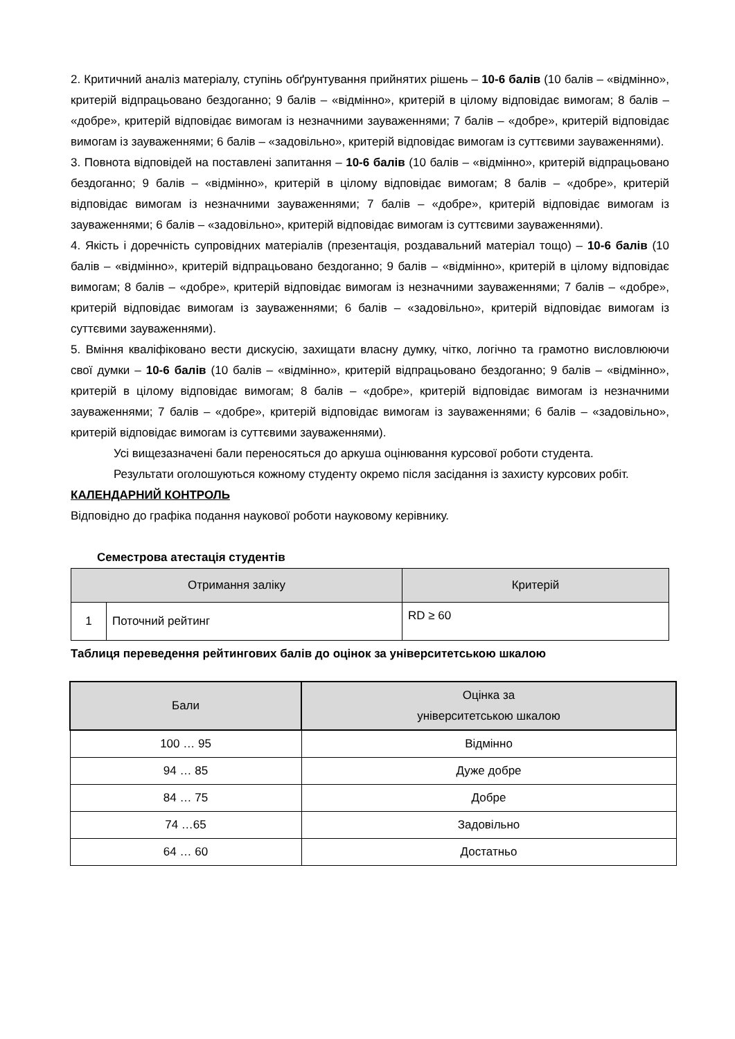2. Критичний аналіз матеріалу, ступінь обґрунтування прийнятих рішень – 10-6 балів (10 балів – «відмінно», критерій відпрацьовано бездоганно; 9 балів – «відмінно», критерій в цілому відповідає вимогам; 8 балів – «добре», критерій відповідає вимогам із незначними зауваженнями; 7 балів – «добре», критерій відповідає вимогам із зауваженнями; 6 балів – «задовільно», критерій відповідає вимогам із суттєвими зауваженнями).
3. Повнота відповідей на поставлені запитання – 10-6 балів (10 балів – «відмінно», критерій відпрацьовано бездоганно; 9 балів – «відмінно», критерій в цілому відповідає вимогам; 8 балів – «добре», критерій відповідає вимогам із незначними зауваженнями; 7 балів – «добре», критерій відповідає вимогам із зауваженнями; 6 балів – «задовільно», критерій відповідає вимогам із суттєвими зауваженнями).
4. Якість і доречність супровідних матеріалів (презентація, роздавальний матеріал тощо) – 10-6 балів (10 балів – «відмінно», критерій відпрацьовано бездоганно; 9 балів – «відмінно», критерій в цілому відповідає вимогам; 8 балів – «добре», критерій відповідає вимогам із незначними зауваженнями; 7 балів – «добре», критерій відповідає вимогам із зауваженнями; 6 балів – «задовільно», критерій відповідає вимогам із суттєвими зауваженнями).
5. Вміння кваліфіковано вести дискусію, захищати власну думку, чітко, логічно та грамотно висловлюючи свої думки – 10-6 балів (10 балів – «відмінно», критерій відпрацьовано бездоганно; 9 балів – «відмінно», критерій в цілому відповідає вимогам; 8 балів – «добре», критерій відповідає вимогам із незначними зауваженнями; 7 балів – «добре», критерій відповідає вимогам із зауваженнями; 6 балів – «задовільно», критерій відповідає вимогам із суттєвими зауваженнями).
Усі вищезазначені бали переносяться до аркуша оцінювання курсової роботи студента.
Результати оголошуються кожному студенту окремо після засідання із захисту курсових робіт.
КАЛЕНДАРНИЙ КОНТРОЛЬ
Відповідно до графіка подання наукової роботи науковому керівнику.
Семестрова атестація студентів
| Отримання заліку | | Критерій |
| --- | --- | --- |
| 1 | Поточний рейтинг | RD ≥ 60 |
Таблиця переведення рейтингових балів до оцінок за університетською шкалою
| Бали | Оцінка за університетською шкалою |
| --- | --- |
| 100 … 95 | Відмінно |
| 94 … 85 | Дуже добре |
| 84 … 75 | Добре |
| 74 …65 | Задовільно |
| 64 … 60 | Достатньо |